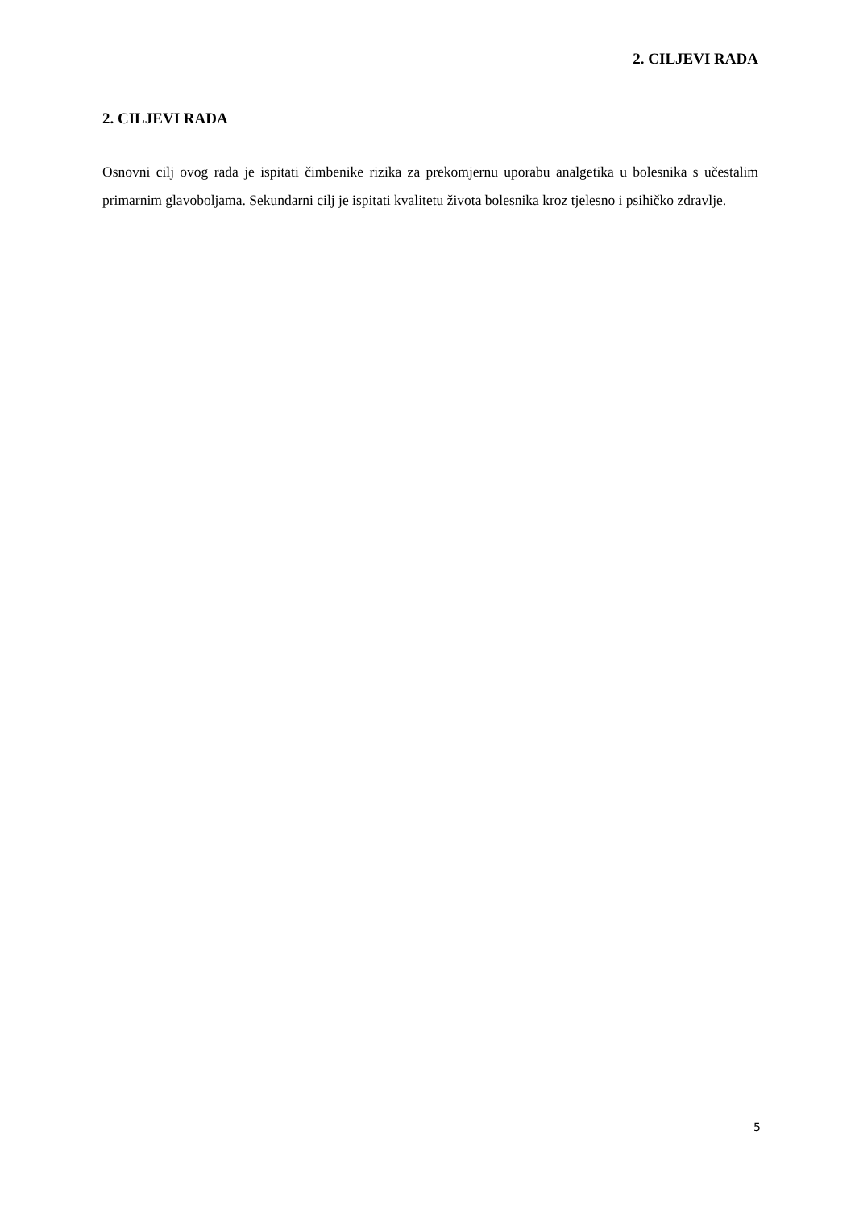2. CILJEVI RADA
2. CILJEVI RADA
Osnovni cilj ovog rada je ispitati čimbenike rizika za prekomjernu uporabu analgetika u bolesnika s učestalim primarnim glavoboljama. Sekundarni cilj je ispitati kvalitetu života bolesnika kroz tjelesno i psihičko zdravlje.
5